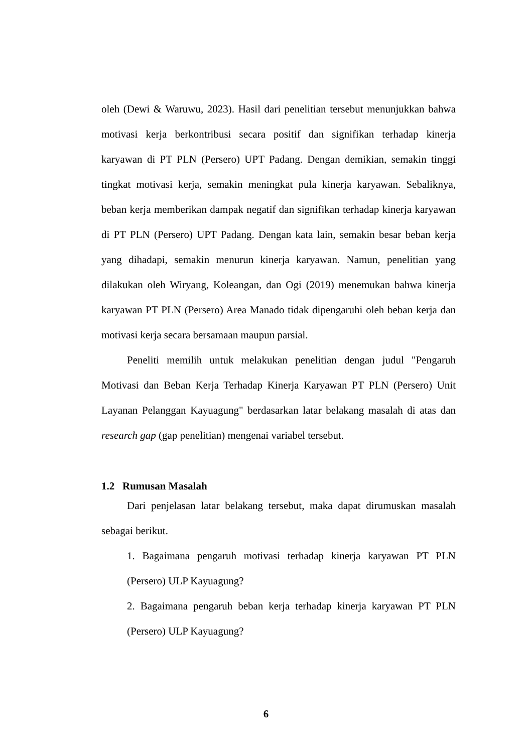oleh (Dewi & Waruwu, 2023). Hasil dari penelitian tersebut menunjukkan bahwa motivasi kerja berkontribusi secara positif dan signifikan terhadap kinerja karyawan di PT PLN (Persero) UPT Padang. Dengan demikian, semakin tinggi tingkat motivasi kerja, semakin meningkat pula kinerja karyawan. Sebaliknya, beban kerja memberikan dampak negatif dan signifikan terhadap kinerja karyawan di PT PLN (Persero) UPT Padang. Dengan kata lain, semakin besar beban kerja yang dihadapi, semakin menurun kinerja karyawan. Namun, penelitian yang dilakukan oleh Wiryang, Koleangan, dan Ogi (2019) menemukan bahwa kinerja karyawan PT PLN (Persero) Area Manado tidak dipengaruhi oleh beban kerja dan motivasi kerja secara bersamaan maupun parsial.
Peneliti memilih untuk melakukan penelitian dengan judul "Pengaruh Motivasi dan Beban Kerja Terhadap Kinerja Karyawan PT PLN (Persero) Unit Layanan Pelanggan Kayuagung" berdasarkan latar belakang masalah di atas dan research gap (gap penelitian) mengenai variabel tersebut.
1.2 Rumusan Masalah
Dari penjelasan latar belakang tersebut, maka dapat dirumuskan masalah sebagai berikut.
1. Bagaimana pengaruh motivasi terhadap kinerja karyawan PT PLN (Persero) ULP Kayuagung?
2. Bagaimana pengaruh beban kerja terhadap kinerja karyawan PT PLN (Persero) ULP Kayuagung?
6